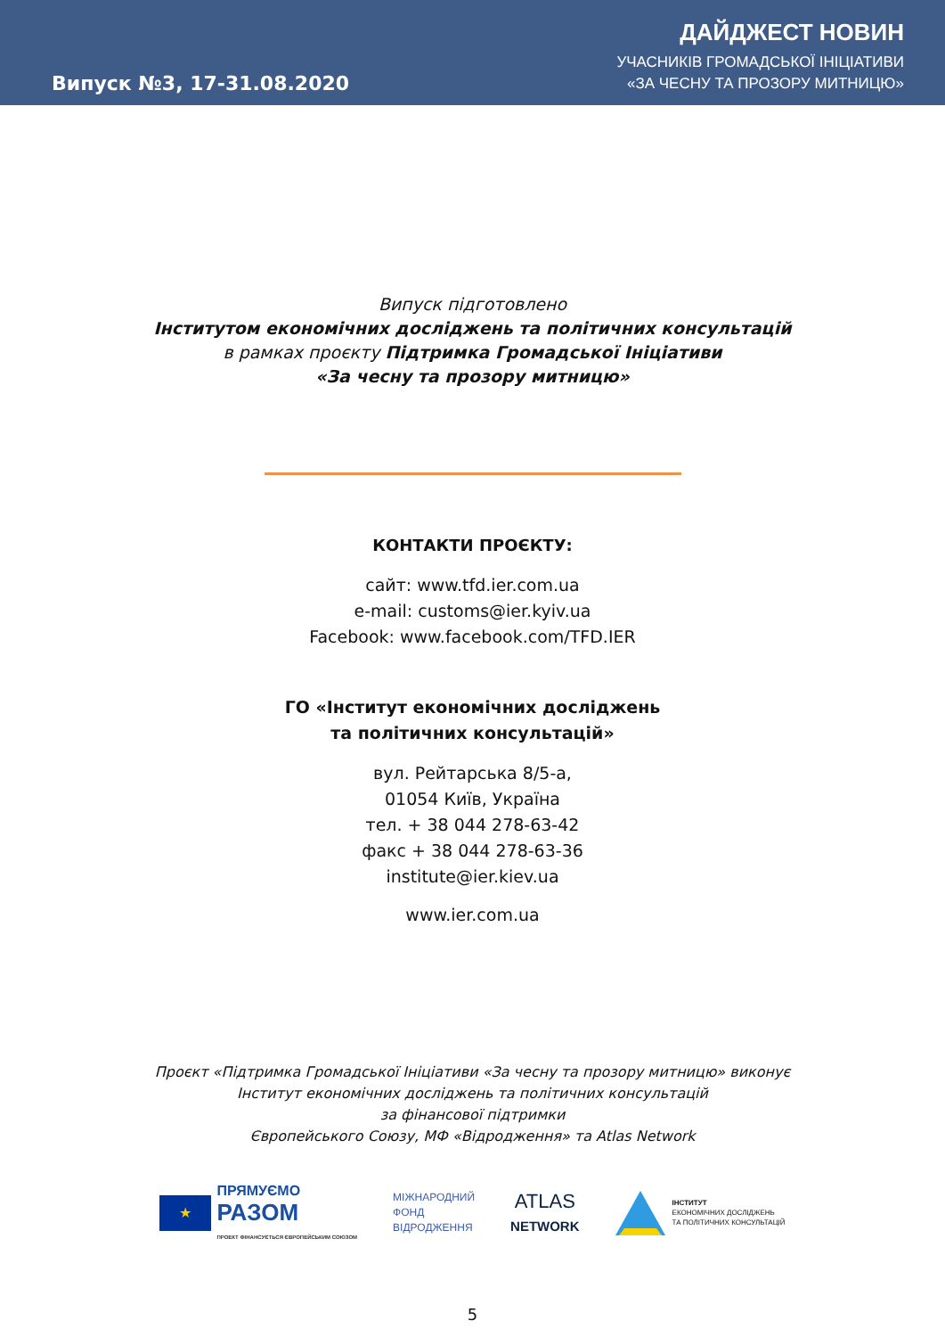Випуск №3, 17-31.08.2020
ДАЙДЖЕСТ НОВИН
УЧАСНИКІВ ГРОМАДСЬКОЇ ІНІЦІАТИВИ
«ЗА ЧЕСНУ ТА ПРОЗОРУ МИТНИЦЮ»
Випуск підготовлено
Інститутом економічних досліджень та політичних консультацій
в рамках проєкту Підтримка Громадської Ініціативи
«За чесну та прозору митницю»
КОНТАКТИ ПРОЄКТУ:
сайт: www.tfd.ier.com.ua
e-mail: customs@ier.kyiv.ua
Facebook: www.facebook.com/TFD.IER
ГО «Інститут економічних досліджень
та політичних консультацій»
вул. Рейтарська 8/5-а,
01054 Київ, Україна
тел. + 38 044 278-63-42
факс + 38 044 278-63-36
institute@ier.kiev.ua
www.ier.com.ua
Проєкт «Підтримка Громадської Ініціативи «За чесну та прозору митницю» виконує
Інститут економічних досліджень та політичних консультацій
за фінансової підтримки
Європейського Союзу, МФ «Відродження» та Atlas Network
★
ПРЯМУЄМО
РАЗОМ
ПРОЕКТ ФІНАНСУЄТЬСЯ ЄВРОПЕЙСЬКИМ СОЮЗОМ
МІЖНАРОДНИЙ
ФОНД
ВІДРОДЖЕННЯ
ATLAS
NETWORK
ІНСТИТУТ
ЕКОНОМІЧНИХ ДОСЛІДЖЕНЬ
ТА ПОЛІТИЧНИХ КОНСУЛЬТАЦІЙ
5